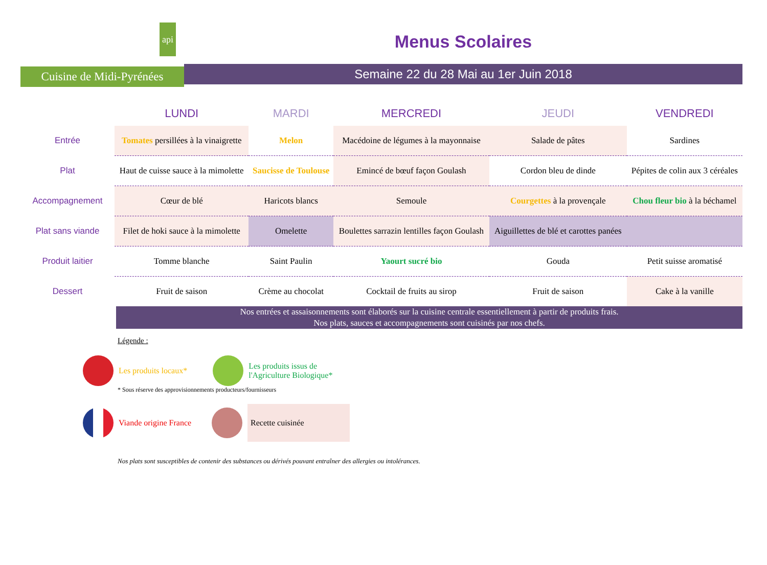api
Cuisine de Midi-Pyrénées
Menus Scolaires
Semaine 22 du 28 Mai au 1er Juin 2018
| | LUNDI | MARDI | MERCREDI | JEUDI | VENDREDI |
| Entrée | Tomates persillées à la vinaigrette | Melon | Macédoine de légumes à la mayonnaise | Salade de pâtes | Sardines |
| Plat | Haut de cuisse sauce à la mimolette | Saucisse de Toulouse | Emincé de bœuf façon Goulash | Cordon bleu de dinde | Pépites de colin aux 3 céréales |
| Accompagnement | Cœur de blé | Haricots blancs | Semoule | Courgettes à la provençale | Chou fleur bio à la béchamel |
| Plat sans viande | Filet de hoki sauce à la mimolette | Omelette | Boulettes sarrazin lentilles façon Goulash | Aiguillettes de blé et carottes panées | |
| Produit laitier | Tomme blanche | Saint Paulin | Yaourt sucré bio | Gouda | Petit suisse aromatisé |
| Dessert | Fruit de saison | Crème au chocolat | Cocktail de fruits au sirop | Fruit de saison | Cake à la vanille |
Nos entrées et assaisonnements sont élaborés sur la cuisine centrale essentiellement à partir de produits frais.
Nos plats, sauces et accompagnements sont cuisinés par nos chefs.
Légende :
Les produits locaux*
Les produits issus de
l'Agriculture Biologique*
* Sous réserve des approvisionnements producteurs/fournisseurs
Viande origine France
Recette cuisinée
Nos plats sont susceptibles de contenir des substances ou dérivés pouvant entraîner des allergies ou intolérances.